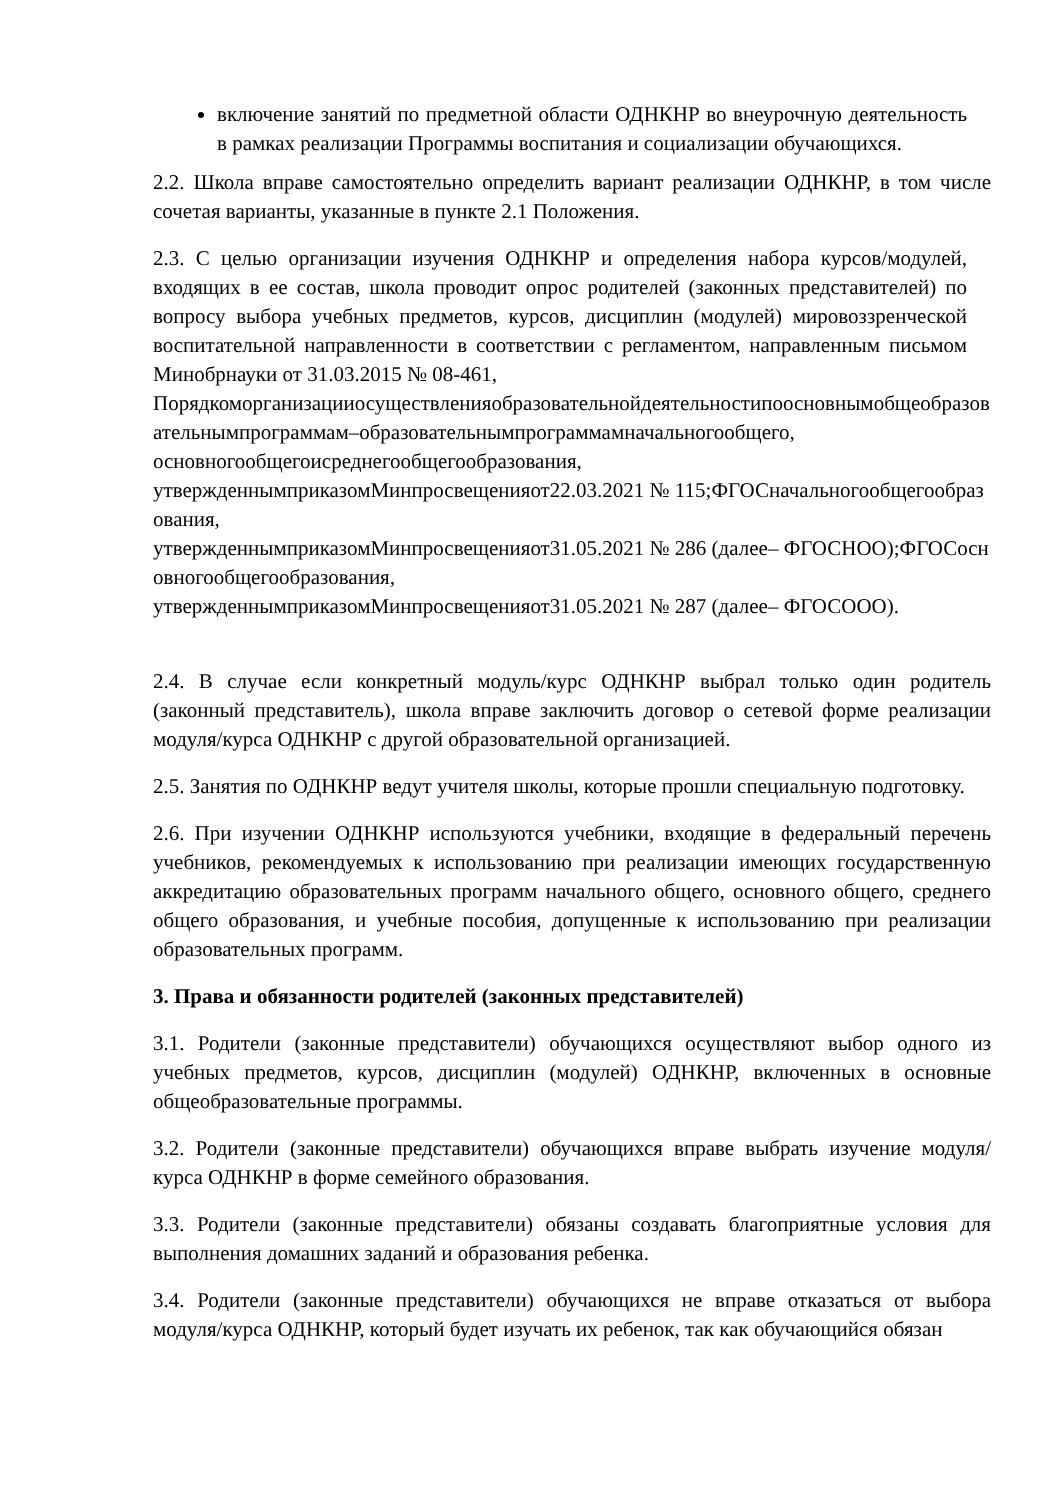включение занятий по предметной области ОДНКНР во внеурочную деятельность в рамках реализации Программы воспитания и социализации обучающихся.
2.2. Школа вправе самостоятельно определить вариант реализации ОДНКНР, в том числе сочетая варианты, указанные в пункте 2.1 Положения.
2.3. С целью организации изучения ОДНКНР и определения набора курсов/модулей, входящих в ее состав, школа проводит опрос родителей (законных представителей) по вопросу выбора учебных предметов, курсов, дисциплин (модулей) мировоззренческой воспитательной направленности в соответствии с регламентом, направленным письмом Минобрнауки от 31.03.2015 № 08-461,
Порядкоморганизацииосуществленияобразовательнойдеятельностипоосновнымобщеобразовательнымпрограммам–образовательнымпрограммамначальногообщего,
основногообщегоисреднегообщегообразования,
утвержденнымприказомМинпросвещенияот22.03.2021 № 115;ФГОСначальногообщегообразования,
утвержденнымприказомМинпросвещенияот31.05.2021 № 286 (далее– ФГОСНОО);ФГОСосновногообщегообразования,
утвержденнымприказомМинпросвещенияот31.05.2021 № 287 (далее– ФГОСООО).
2.4. В случае если конкретный модуль/курс ОДНКНР выбрал только один родитель (законный представитель), школа вправе заключить договор о сетевой форме реализации модуля/курса ОДНКНР с другой образовательной организацией.
2.5. Занятия по ОДНКНР ведут учителя школы, которые прошли специальную подготовку.
2.6. При изучении ОДНКНР используются учебники, входящие в федеральный перечень учебников, рекомендуемых к использованию при реализации имеющих государственную аккредитацию образовательных программ начального общего, основного общего, среднего общего образования, и учебные пособия, допущенные к использованию при реализации образовательных программ.
3. Права и обязанности родителей (законных представителей)
3.1. Родители (законные представители) обучающихся осуществляют выбор одного из учебных предметов, курсов, дисциплин (модулей) ОДНКНР, включенных в основные общеобразовательные программы.
3.2. Родители (законные представители) обучающихся вправе выбрать изучение модуля/курса ОДНКНР в форме семейного образования.
3.3. Родители (законные представители) обязаны создавать благоприятные условия для выполнения домашних заданий и образования ребенка.
3.4. Родители (законные представители) обучающихся не вправе отказаться от выбора модуля/курса ОДНКНР, который будет изучать их ребенок, так как обучающийся обязан